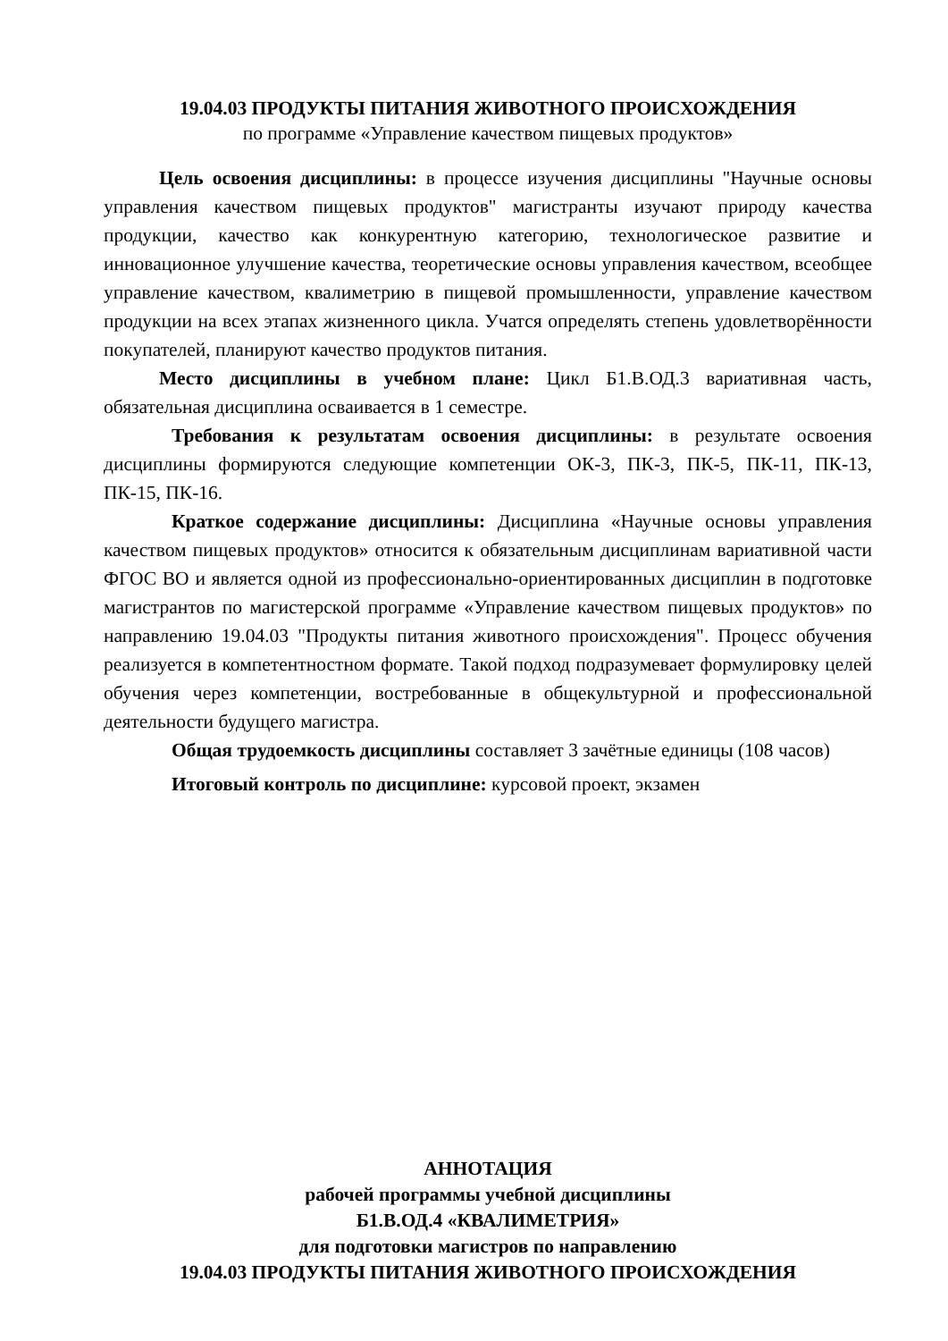19.04.03 ПРОДУКТЫ ПИТАНИЯ ЖИВОТНОГО ПРОИСХОЖДЕНИЯ
по программе «Управление качеством пищевых продуктов»
Цель освоения дисциплины: в процессе изучения дисциплины "Научные основы управления качеством пищевых продуктов" магистранты изучают природу качества продукции, качество как конкурентную категорию, технологическое развитие и инновационное улучшение качества, теоретические основы управления качеством, всеобщее управление качеством, квалиметрию в пищевой промышленности, управление качеством продукции на всех этапах жизненного цикла. Учатся определять степень удовлетворённости покупателей, планируют качество продуктов питания.
Место дисциплины в учебном плане: Цикл Б1.В.ОД.3 вариативная часть, обязательная дисциплина осваивается в 1 семестре.
Требования к результатам освоения дисциплины: в результате освоения дисциплины формируются следующие компетенции ОК-3, ПК-3, ПК-5, ПК-11, ПК-13, ПК-15, ПК-16.
Краткое содержание дисциплины: Дисциплина «Научные основы управления качеством пищевых продуктов» относится к обязательным дисциплинам вариативной части ФГОС ВО и является одной из профессионально-ориентированных дисциплин в подготовке магистрантов по магистерской программе «Управление качеством пищевых продуктов» по направлению 19.04.03 "Продукты питания животного происхождения". Процесс обучения реализуется в компетентностном формате. Такой подход подразумевает формулировку целей обучения через компетенции, востребованные в общекультурной и профессиональной деятельности будущего магистра.
Общая трудоемкость дисциплины составляет 3 зачётные единицы (108 часов)
Итоговый контроль по дисциплине: курсовой проект, экзамен
АННОТАЦИЯ
рабочей программы учебной дисциплины
Б1.В.ОД.4 «КВАЛИМЕТРИЯ»
для подготовки магистров по направлению
19.04.03 ПРОДУКТЫ ПИТАНИЯ ЖИВОТНОГО ПРОИСХОЖДЕНИЯ